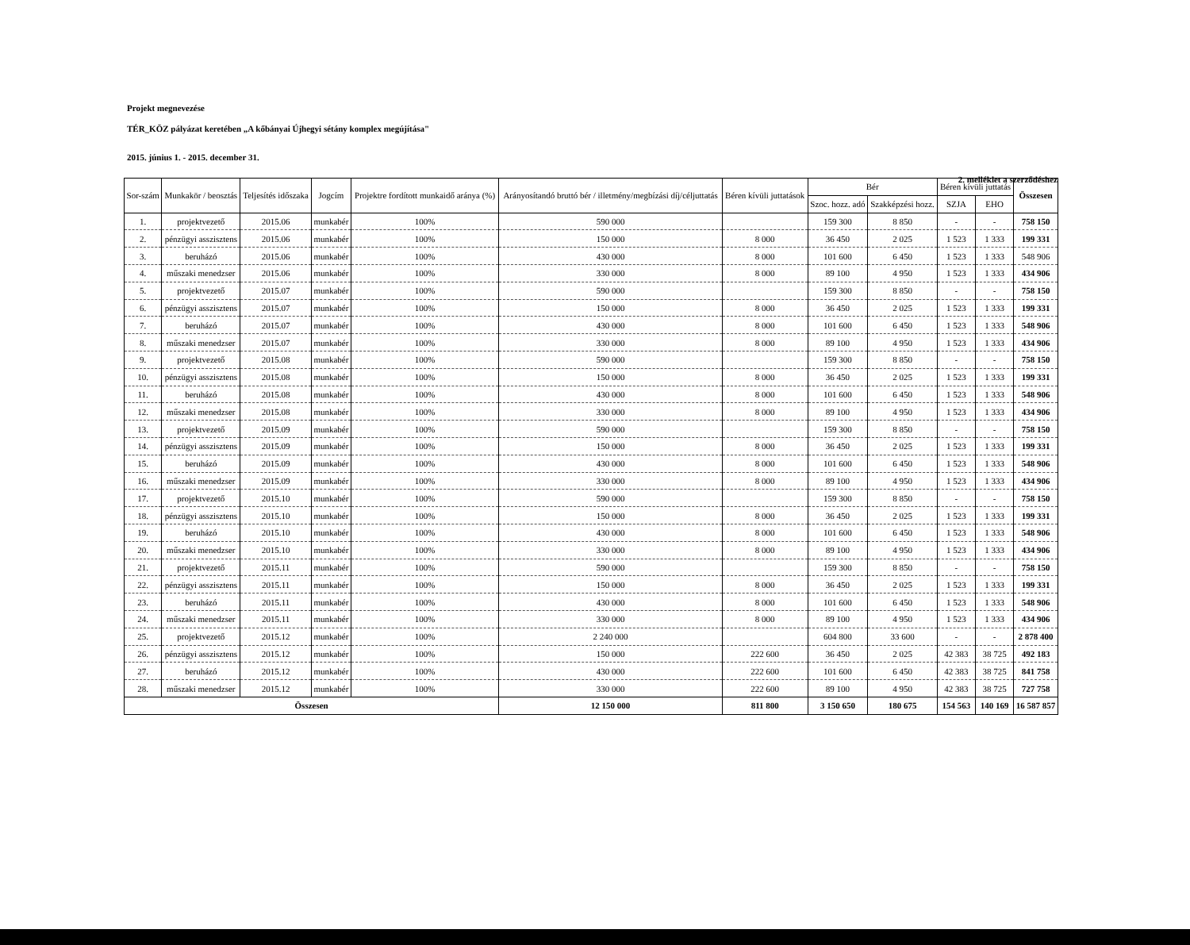2. melléklet a szerződéshez
Projekt megnevezése
TÉR_KÖZ pályázat keretében „A kőbányai Újhegyi sétány komplex megújítása"
2015. június 1. - 2015. december 31.
| Sor-szám | Munkakör / beosztás | Teljesítés időszaka | Jogcím | Projektre fordított munkaidő aránya (%) | Arányosítandó bruttó bér / illetmény/megbízási díj/céljuttatás | Béren kívüli juttatások | Bér | | Béren kívüli juttatás | | Összesen |
| --- | --- | --- | --- | --- | --- | --- | --- | --- | --- | --- | --- |
| | | | | | | | Szoc. hozz. adó | Szakképzési hozz. | SZJA | EHO | |
| 1. | projektvezető | 2015.06 | munkabér | 100% | 590 000 | | 159 300 | 8 850 | - | - | 758 150 |
| 2. | pénzügyi asszisztens | 2015.06 | munkabér | 100% | 150 000 | 8 000 | 36 450 | 2 025 | 1 523 | 1 333 | 199 331 |
| 3. | beruházó | 2015.06 | munkabér | 100% | 430 000 | 8 000 | 101 600 | 6 450 | 1 523 | 1 333 | 548 906 |
| 4. | műszaki menedzser | 2015.06 | munkabér | 100% | 330 000 | 8 000 | 89 100 | 4 950 | 1 523 | 1 333 | 434 906 |
| 5. | projektvezető | 2015.07 | munkabér | 100% | 590 000 | | 159 300 | 8 850 | - | - | 758 150 |
| 6. | pénzügyi asszisztens | 2015.07 | munkabér | 100% | 150 000 | 8 000 | 36 450 | 2 025 | 1 523 | 1 333 | 199 331 |
| 7. | beruházó | 2015.07 | munkabér | 100% | 430 000 | 8 000 | 101 600 | 6 450 | 1 523 | 1 333 | 548 906 |
| 8. | műszaki menedzser | 2015.07 | munkabér | 100% | 330 000 | 8 000 | 89 100 | 4 950 | 1 523 | 1 333 | 434 906 |
| 9. | projektvezető | 2015.08 | munkabér | 100% | 590 000 | | 159 300 | 8 850 | - | - | 758 150 |
| 10. | pénzügyi asszisztens | 2015.08 | munkabér | 100% | 150 000 | 8 000 | 36 450 | 2 025 | 1 523 | 1 333 | 199 331 |
| 11. | beruházó | 2015.08 | munkabér | 100% | 430 000 | 8 000 | 101 600 | 6 450 | 1 523 | 1 333 | 548 906 |
| 12. | műszaki menedzser | 2015.08 | munkabér | 100% | 330 000 | 8 000 | 89 100 | 4 950 | 1 523 | 1 333 | 434 906 |
| 13. | projektvezető | 2015.09 | munkabér | 100% | 590 000 | | 159 300 | 8 850 | - | - | 758 150 |
| 14. | pénzügyi asszisztens | 2015.09 | munkabér | 100% | 150 000 | 8 000 | 36 450 | 2 025 | 1 523 | 1 333 | 199 331 |
| 15. | beruházó | 2015.09 | munkabér | 100% | 430 000 | 8 000 | 101 600 | 6 450 | 1 523 | 1 333 | 548 906 |
| 16. | műszaki menedzser | 2015.09 | munkabér | 100% | 330 000 | 8 000 | 89 100 | 4 950 | 1 523 | 1 333 | 434 906 |
| 17. | projektvezető | 2015.10 | munkabér | 100% | 590 000 | | 159 300 | 8 850 | - | - | 758 150 |
| 18. | pénzügyi asszisztens | 2015.10 | munkabér | 100% | 150 000 | 8 000 | 36 450 | 2 025 | 1 523 | 1 333 | 199 331 |
| 19. | beruházó | 2015.10 | munkabér | 100% | 430 000 | 8 000 | 101 600 | 6 450 | 1 523 | 1 333 | 548 906 |
| 20. | műszaki menedzser | 2015.10 | munkabér | 100% | 330 000 | 8 000 | 89 100 | 4 950 | 1 523 | 1 333 | 434 906 |
| 21. | projektvezető | 2015.11 | munkabér | 100% | 590 000 | | 159 300 | 8 850 | - | - | 758 150 |
| 22. | pénzügyi asszisztens | 2015.11 | munkabér | 100% | 150 000 | 8 000 | 36 450 | 2 025 | 1 523 | 1 333 | 199 331 |
| 23. | beruházó | 2015.11 | munkabér | 100% | 430 000 | 8 000 | 101 600 | 6 450 | 1 523 | 1 333 | 548 906 |
| 24. | műszaki menedzser | 2015.11 | munkabér | 100% | 330 000 | 8 000 | 89 100 | 4 950 | 1 523 | 1 333 | 434 906 |
| 25. | projektvezető | 2015.12 | munkabér | 100% | 2 240 000 | | 604 800 | 33 600 | - | - | 2 878 400 |
| 26. | pénzügyi asszisztens | 2015.12 | munkabér | 100% | 150 000 | 222 600 | 36 450 | 2 025 | 42 383 | 38 725 | 492 183 |
| 27. | beruházó | 2015.12 | munkabér | 100% | 430 000 | 222 600 | 101 600 | 6 450 | 42 383 | 38 725 | 841 758 |
| 28. | műszaki menedzser | 2015.12 | munkabér | 100% | 330 000 | 222 600 | 89 100 | 4 950 | 42 383 | 38 725 | 727 758 |
| Összesen | | | | | 12 150 000 | 811 800 | 3 150 650 | 180 675 | 154 563 | 140 169 | 16 587 857 |